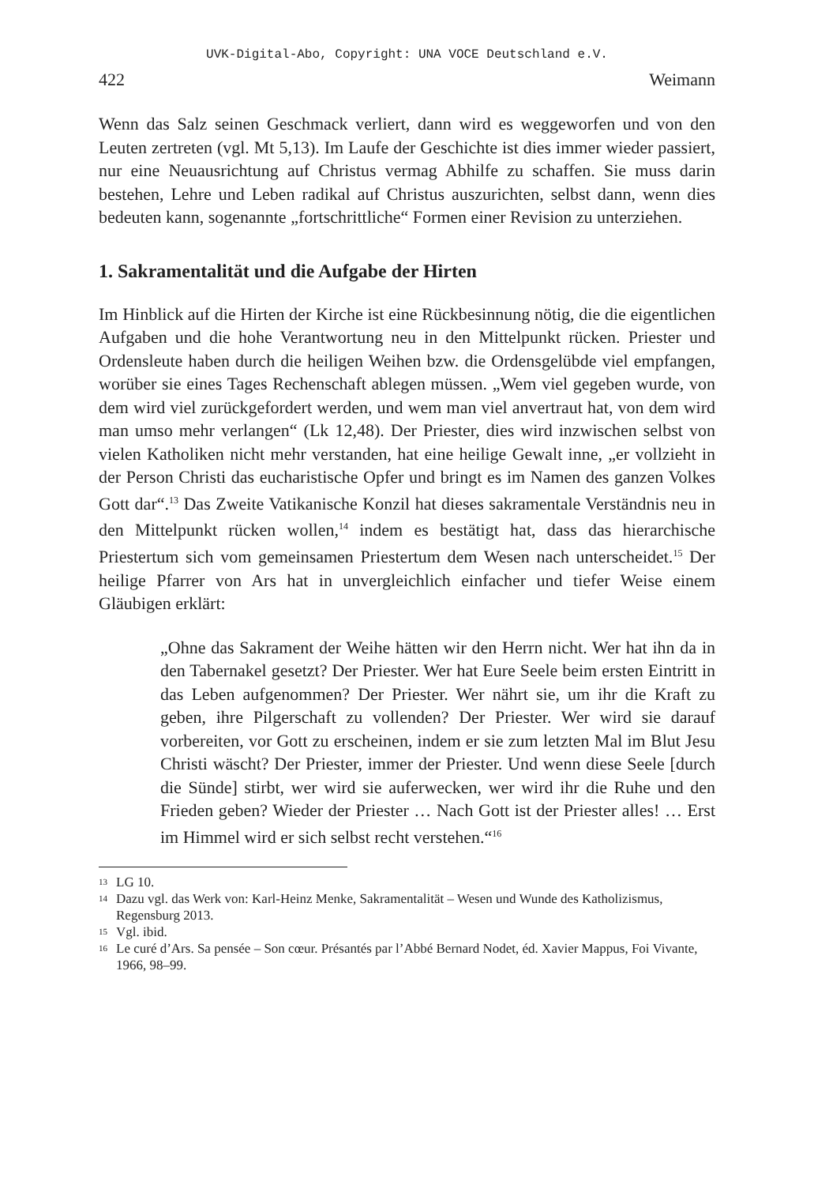UVK-Digital-Abo, Copyright: UNA VOCE Deutschland e.V.
422 Weimann
Wenn das Salz seinen Geschmack verliert, dann wird es weggeworfen und von den Leuten zertreten (vgl. Mt 5,13). Im Laufe der Geschichte ist dies immer wieder passiert, nur eine Neuausrichtung auf Christus vermag Abhilfe zu schaffen. Sie muss darin bestehen, Lehre und Leben radikal auf Christus auszurichten, selbst dann, wenn dies bedeuten kann, sogenannte „fortschrittliche“ Formen einer Revision zu unterziehen.
1. Sakramentalität und die Aufgabe der Hirten
Im Hinblick auf die Hirten der Kirche ist eine Rückbesinnung nötig, die die eigentlichen Aufgaben und die hohe Verantwortung neu in den Mittelpunkt rücken. Priester und Ordensleute haben durch die heiligen Weihen bzw. die Ordensgelübde viel empfangen, worüber sie eines Tages Rechenschaft ablegen müssen. „Wem viel gegeben wurde, von dem wird viel zurückgefordert werden, und wem man viel anvertraut hat, von dem wird man umso mehr verlangen“ (Lk 12,48). Der Priester, dies wird inzwischen selbst von vielen Katholiken nicht mehr verstanden, hat eine heilige Gewalt inne, „er vollzieht in der Person Christi das eucharistische Opfer und bringt es im Namen des ganzen Volkes Gott dar“.<sup>13</sup> Das Zweite Vatikanische Konzil hat dieses sakramentale Verständnis neu in den Mittelpunkt rücken wollen,<sup>14</sup> indem es bestätigt hat, dass das hierarchische Priestertum sich vom gemeinsamen Priestertum dem Wesen nach unterscheidet.<sup>15</sup> Der heilige Pfarrer von Ars hat in unvergleichlich einfacher und tiefer Weise einem Gläubigen erklärt:
„Ohne das Sakrament der Weihe hätten wir den Herrn nicht. Wer hat ihn da in den Tabernakel gesetzt? Der Priester. Wer hat Eure Seele beim ersten Eintritt in das Leben aufgenommen? Der Priester. Wer nährt sie, um ihr die Kraft zu geben, ihre Pilgerschaft zu vollenden? Der Priester. Wer wird sie darauf vorbereiten, vor Gott zu erscheinen, indem er sie zum letzten Mal im Blut Jesu Christi wäscht? Der Priester, immer der Priester. Und wenn diese Seele [durch die Sünde] stirbt, wer wird sie auferwecken, wer wird ihr die Ruhe und den Frieden geben? Wieder der Priester … Nach Gott ist der Priester alles! … Erst im Himmel wird er sich selbst recht verstehen.“<sup>16</sup>
13
LG 10.
14
Dazu vgl. das Werk von: Karl-Heinz Menke, Sakramentalität – Wesen und Wunde des Katholizismus, Regensburg 2013.
15
Vgl. ibid.
16
Le curé d’Ars. Sa pensée – Son cœur. Présantés par l’Abbé Bernard Nodet, éd. Xavier Mappus, Foi Vivante, 1966, 98–99.